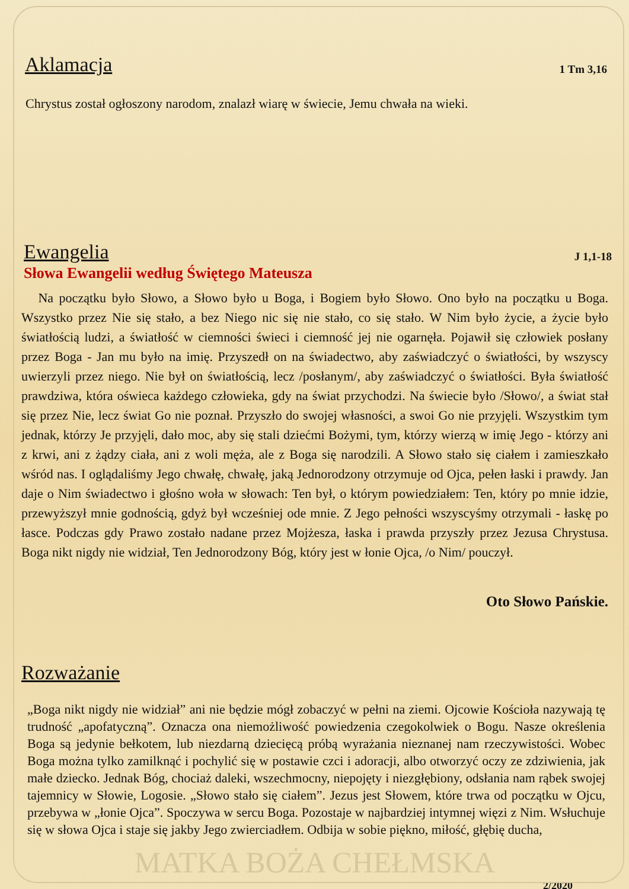Aklamacja
1 Tm 3,16
Chrystus został ogłoszony narodom, znalazł wiarę w świecie, Jemu chwała na wieki.
Ewangelia
J 1,1-18
Słowa Ewangelii według Świętego Mateusza
Na początku było Słowo, a Słowo było u Boga, i Bogiem było Słowo. Ono było na początku u Boga. Wszystko przez Nie się stało, a bez Niego nic się nie stało, co się stało. W Nim było życie, a życie było światłością ludzi, a światłość w ciemności świeci i ciemność jej nie ogarnęła. Pojawił się człowiek posłany przez Boga - Jan mu było na imię. Przyszedł on na świadectwo, aby zaświadczyć o światłości, by wszyscy uwierzyli przez niego. Nie był on światłością, lecz /posłanym/, aby zaświadczyć o światłości. Była światłość prawdziwa, która oświeca każdego człowieka, gdy na świat przychodzi. Na świecie było /Słowo/, a świat stał się przez Nie, lecz świat Go nie poznał. Przyszło do swojej własności, a swoi Go nie przyjęli. Wszystkim tym jednak, którzy Je przyjęli, dało moc, aby się stali dziećmi Bożymi, tym, którzy wierzą w imię Jego - którzy ani z krwi, ani z żądzy ciała, ani z woli męża, ale z Boga się narodzili. A Słowo stało się ciałem i zamieszkało wśród nas. I oglądaliśmy Jego chwałę, chwałę, jaką Jednorodzony otrzymuje od Ojca, pełen łaski i prawdy. Jan daje o Nim świadectwo i głośno woła w słowach: Ten był, o którym powiedziałem: Ten, który po mnie idzie, przewyższył mnie godnością, gdyż był wcześniej ode mnie. Z Jego pełności wszyscyśmy otrzymali - łaskę po łasce. Podczas gdy Prawo zostało nadane przez Mojżesza, łaska i prawda przyszły przez Jezusa Chrystusa. Boga nikt nigdy nie widział, Ten Jednorodzony Bóg, który jest w łonie Ojca, /o Nim/ pouczył.
Oto Słowo Pańskie.
Rozważanie
„Boga nikt nigdy nie widział” ani nie będzie mógł zobaczyć w pełni na ziemi. Ojcowie Kościoła nazywają tę trudność „apofatyczną”. Oznacza ona niemożliwość powiedzenia czegokolwiek o Bogu. Nasze określenia Boga są jedynie bełkotem, lub niezdarną dziecięcą próbą wyrażania nieznanej nam rzeczywistości. Wobec Boga można tylko zamilknąć i pochylić się w postawie czci i adoracji, albo otworzyć oczy ze zdziwienia, jak małe dziecko. Jednak Bóg, chociaż daleki, wszechmocny, niepojęty i niezgłębiony, odsłania nam rąbek swojej tajemnicy w Słowie, Logosie. „Słowo stało się ciałem”. Jezus jest Słowem, które trwa od początku w Ojcu, przebywa w „łonie Ojca”. Spoczywa w sercu Boga. Pozostaje w najbardziej intymnej więzi z Nim. Wsłuchuje się w słowa Ojca i staje się jakby Jego zwierciadłem. Odbija w sobie piękno, miłość, głębię ducha,
MATKA BOŻA CHEŁMSKA
2/2020